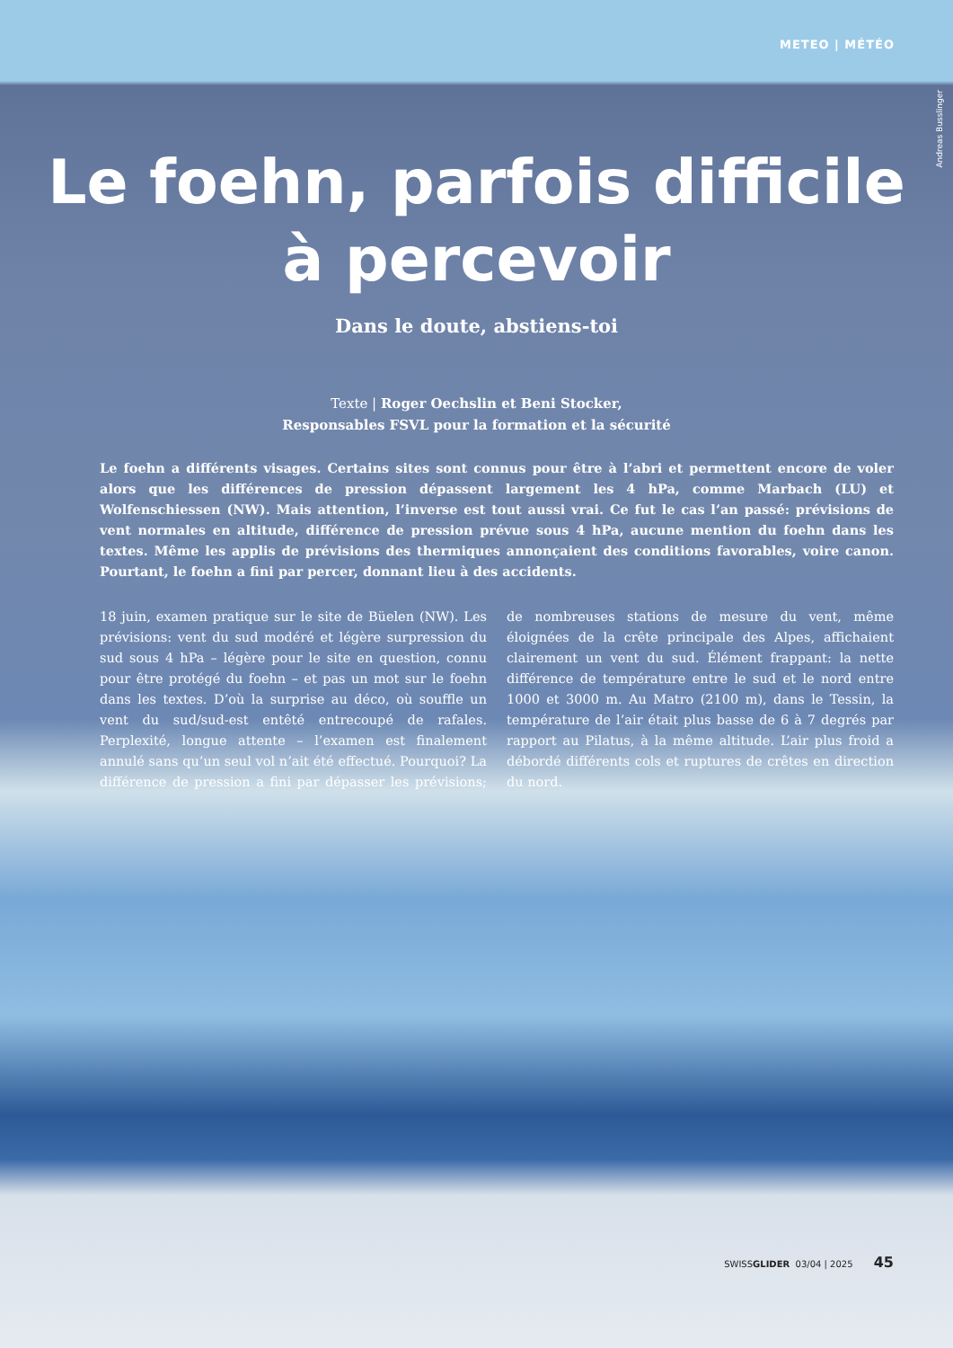METEO | MÉTÉO
Andreas Busslinger
Le foehn, parfois difficile
à percevoir
Dans le doute, abstiens-toi
Texte | Roger Oechslin et Beni Stocker,
Responsables FSVL pour la formation et la sécurité
Le foehn a différents visages. Certains sites sont connus pour être à l’abri et permettent encore de voler alors que les différences de pression dépassent largement les 4 hPa, comme Marbach (LU) et Wolfenschiessen (NW). Mais attention, l’inverse est tout aussi vrai. Ce fut le cas l’an passé: prévisions de vent normales en altitude, différence de pression prévue sous 4 hPa, aucune mention du foehn dans les textes. Même les applis de prévisions des thermiques annonçaient des conditions favorables, voire canon. Pourtant, le foehn a fini par percer, donnant lieu à des accidents.
18 juin, examen pratique sur le site de Büelen (NW). Les prévisions: vent du sud modéré et légère surpression du sud sous 4 hPa – légère pour le site en question, connu pour être protégé du foehn – et pas un mot sur le foehn dans les textes. D’où la surprise au déco, où souffle un vent du sud/sud-est entêté entrecoupé de rafales. Perplexité, longue attente – l’examen est finalement annulé sans qu’un seul vol n’ait été effectué. Pourquoi? La différence de pression a fini par dépasser les prévisions; de nombreuses stations de mesure du vent, même éloignées de la crête principale des Alpes, affichaient clairement un vent du sud. Élément frappant: la nette différence de température entre le sud et le nord entre 1000 et 3000 m. Au Matro (2100 m), dans le Tessin, la température de l’air était plus basse de 6 à 7 degrés par rapport au Pilatus, à la même altitude. L’air plus froid a débordé différents cols et ruptures de crêtes en direction du nord.
SWISSGLIDER 03/04 | 2025 45